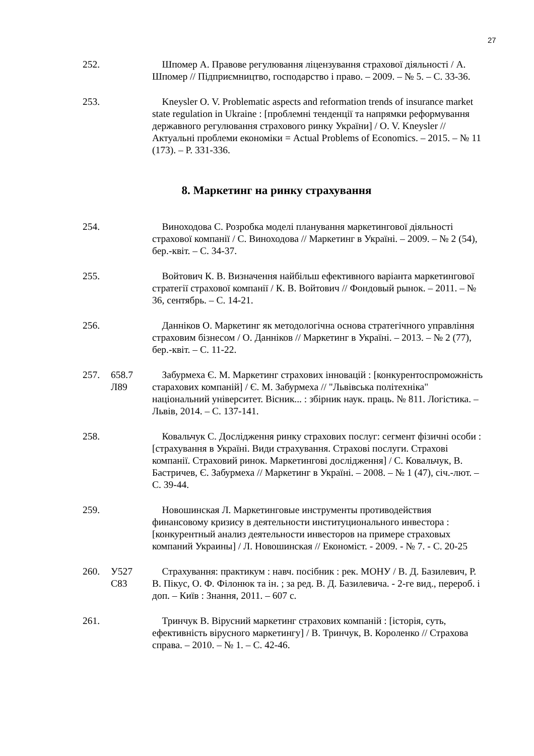27
252. Шпомер А. Правове регулювання ліцензування страхової діяльності / А. Шпомер // Підприємництво, господарство і право. – 2009. – № 5. – С. 33-36.
253. Kneysler O. V. Problematic aspects and reformation trends of insurance market state regulation in Ukraine : [проблемні тенденції та напрямки реформування державного регулювання страхового ринку України] / O. V. Kneysler // Актуальні проблеми економіки = Actual Problems of Economics. – 2015. – № 11 (173). – P. 331-336.
8. Маркетинг на ринку страхування
254. Виноходова С. Розробка моделі планування маркетингової діяльності страхової компанії / С. Виноходова // Маркетинг в Україні. – 2009. – № 2 (54), бер.-квіт. – С. 34-37.
255. Войтович К. В. Визначення найбільш ефективного варіанта маркетингової стратегії страхової компанії / К. В. Войтович // Фондовый рынок. – 2011. – № 36, сентябрь. – С. 14-21.
256. Данніков О. Маркетинг як методологічна основа стратегічного управління страховим бізнесом / О. Данніков // Маркетинг в Україні. – 2013. – № 2 (77), бер.-квіт. – С. 11-22.
257. 658.7
Л89
Забурмеха Є. М. Маркетинг страхових інновацій : [конкурентоспроможність старахових компаній] / Є. М. Забурмеха // "Львівська політехніка" національний університет. Вісник... : збірник наук. праць. № 811. Логістика. – Львів, 2014. – С. 137-141.
258. Ковальчук С. Дослідження ринку страхових послуг: сегмент фізичні особи : [страхування в Україні. Види страхування. Страхові послуги. Страхові компанії. Страховий ринок. Маркетингові дослідження] / С. Ковальчук, В. Бастричев, Є. Забурмеха // Маркетинг в Україні. – 2008. – № 1 (47), січ.-лют. – С. 39-44.
259. Новошинская Л. Маркетинговые инструменты противодействия финансовому кризису в деятельности институционального инвестора : [конкурентный анализ деятельности инвесторов на примере страховых компаний Украины] / Л. Новошинская // Економіст. - 2009. - № 7. - С. 20-25
260. У527
С83
Страхування: практикум : навч. посібник : рек. МОНУ / В. Д. Базилевич, Р. В. Пікус, О. Ф. Філонюк та ін. ; за ред. В. Д. Базилевича. - 2-ге вид., перероб. і доп. – Київ : Знання, 2011. – 607 с.
261. Тринчук В. Вірусний маркетинг страхових компаній : [історія, суть, ефективність вірусного маркетингу] / В. Тринчук, В. Короленко // Страхова справа. – 2010. – № 1. – С. 42-46.